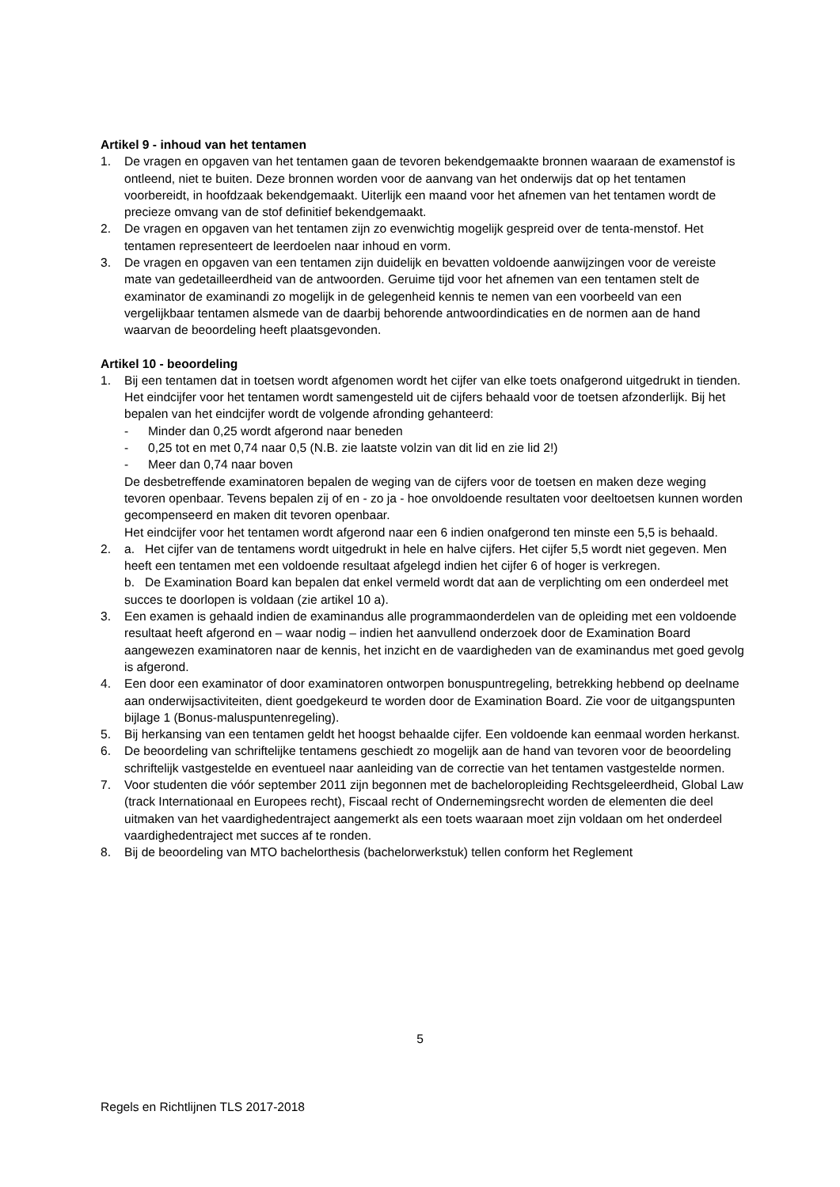Artikel 9 - inhoud van het tentamen
1. De vragen en opgaven van het tentamen gaan de tevoren bekendgemaakte bronnen waaraan de examenstof is ontleend, niet te buiten. Deze bronnen worden voor de aanvang van het onderwijs dat op het tentamen voorbereidt, in hoofdzaak bekendgemaakt. Uiterlijk een maand voor het afnemen van het tentamen wordt de precieze omvang van de stof definitief bekendgemaakt.
2. De vragen en opgaven van het tentamen zijn zo evenwichtig mogelijk gespreid over de tenta-menstof. Het tentamen representeert de leerdoelen naar inhoud en vorm.
3. De vragen en opgaven van een tentamen zijn duidelijk en bevatten voldoende aanwijzingen voor de vereiste mate van gedetailleerdheid van de antwoorden. Geruime tijd voor het afnemen van een tentamen stelt de examinator de examinandi zo mogelijk in de gelegenheid kennis te nemen van een voorbeeld van een vergelijkbaar tentamen alsmede van de daarbij behorende antwoordindicaties en de normen aan de hand waarvan de beoordeling heeft plaatsgevonden.
Artikel 10 - beoordeling
1. Bij een tentamen dat in toetsen wordt afgenomen wordt het cijfer van elke toets onafgerond uitgedrukt in tienden. Het eindcijfer voor het tentamen wordt samengesteld uit de cijfers behaald voor de toetsen afzonderlijk. Bij het bepalen van het eindcijfer wordt de volgende afronding gehanteerd:
- Minder dan 0,25 wordt afgerond naar beneden
- 0,25 tot en met 0,74 naar 0,5 (N.B. zie laatste volzin van dit lid en zie lid 2!)
- Meer dan 0,74 naar boven
De desbetreffende examinatoren bepalen de weging van de cijfers voor de toetsen en maken deze weging tevoren openbaar. Tevens bepalen zij of en - zo ja - hoe onvoldoende resultaten voor deeltoetsen kunnen worden gecompenseerd en maken dit tevoren openbaar.
Het eindcijfer voor het tentamen wordt afgerond naar een 6 indien onafgerond ten minste een 5,5 is behaald.
2. a. Het cijfer van de tentamens wordt uitgedrukt in hele en halve cijfers. Het cijfer 5,5 wordt niet gegeven. Men heeft een tentamen met een voldoende resultaat afgelegd indien het cijfer 6 of hoger is verkregen.
b. De Examination Board kan bepalen dat enkel vermeld wordt dat aan de verplichting om een onderdeel met succes te doorlopen is voldaan (zie artikel 10 a).
3. Een examen is gehaald indien de examinandus alle programmaonderdelen van de opleiding met een voldoende resultaat heeft afgerond en – waar nodig – indien het aanvullend onderzoek door de Examination Board aangewezen examinatoren naar de kennis, het inzicht en de vaardigheden van de examinandus met goed gevolg is afgerond.
4. Een door een examinator of door examinatoren ontworpen bonuspuntregeling, betrekking hebbend op deelname aan onderwijsactiviteiten, dient goedgekeurd te worden door de Examination Board. Zie voor de uitgangspunten bijlage 1 (Bonus-maluspuntenregeling).
5. Bij herkansing van een tentamen geldt het hoogst behaalde cijfer. Een voldoende kan eenmaal worden herkanst.
6. De beoordeling van schriftelijke tentamens geschiedt zo mogelijk aan de hand van tevoren voor de beoordeling schriftelijk vastgestelde en eventueel naar aanleiding van de correctie van het tentamen vastgestelde normen.
7. Voor studenten die vóór september 2011 zijn begonnen met de bacheloropleiding Rechtsgeleerdheid, Global Law (track Internationaal en Europees recht), Fiscaal recht of Ondernemingsrecht worden de elementen die deel uitmaken van het vaardighedentraject aangemerkt als een toets waaraan moet zijn voldaan om het onderdeel vaardighedentraject met succes af te ronden.
8. Bij de beoordeling van MTO bachelorthesis (bachelorwerkstuk) tellen conform het Reglement
5
Regels en Richtlijnen TLS 2017-2018